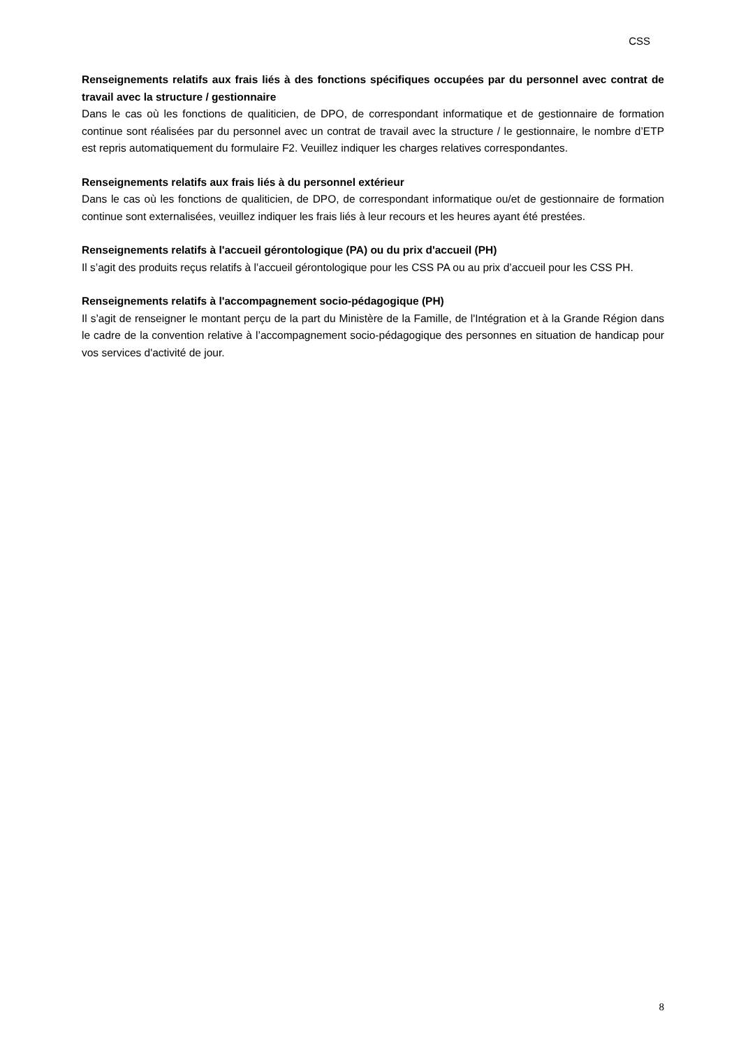CSS
Renseignements relatifs aux frais liés à des fonctions spécifiques occupées par du personnel avec contrat de travail avec la structure / gestionnaire
Dans le cas où les fonctions de qualiticien, de DPO, de correspondant informatique et de gestionnaire de formation continue sont réalisées par du personnel avec un contrat de travail avec la structure / le gestionnaire, le nombre d’ETP est repris automatiquement du formulaire F2. Veuillez indiquer les charges relatives correspondantes.
Renseignements relatifs aux frais liés à du personnel extérieur
Dans le cas où les fonctions de qualiticien, de DPO, de correspondant informatique ou/et de gestionnaire de formation continue sont externalisées, veuillez indiquer les frais liés à leur recours et les heures ayant été prestées.
Renseignements relatifs à l'accueil gérontologique (PA) ou du prix d'accueil (PH)
Il s’agit des produits reçus relatifs à l’accueil gérontologique pour les CSS PA ou au prix d’accueil pour les CSS PH.
Renseignements relatifs à l'accompagnement socio-pédagogique (PH)
Il s’agit de renseigner le montant perçu de la part du Ministère de la Famille, de l'Intégration et à la Grande Région dans le cadre de la convention relative à l’accompagnement socio-pédagogique des personnes en situation de handicap pour vos services d'activité de jour.
8